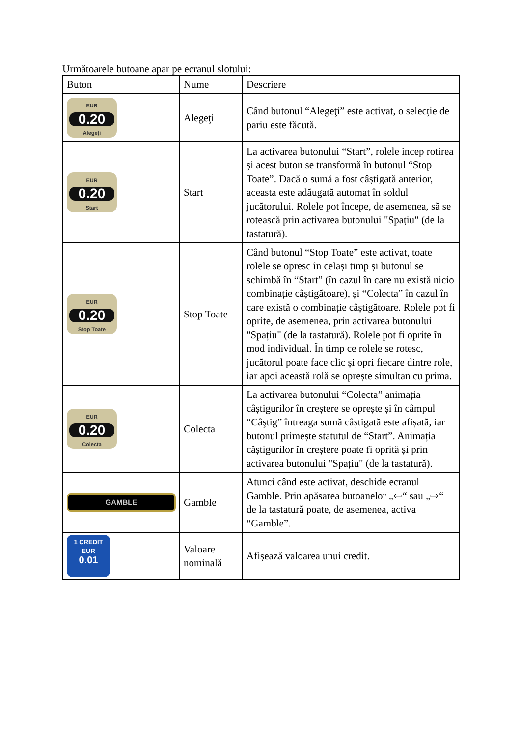Următoarele butoane apar pe ecranul slotului:
| Buton | Nume | Descriere |
| --- | --- | --- |
| EUR 0.20 Alegeţi | Alegeţi | Când butonul “Alegeţi” este activat, o selecție de pariu este făcută. |
| EUR 0.20 Start | Start | La activarea butonului “Start”, rolele incep rotirea și acest buton se transformă în butonul “Stop Toate”. Dacă o sumă a fost câștigată anterior, aceasta este adăugată automat în soldul jucătorului. Rolele pot începe, de asemenea, să se rotească prin activarea butonului "Spațiu" (de la tastatură). |
| EUR 0.20 Stop Toate | Stop Toate | Când butonul “Stop Toate” este activat, toate rolele se opresc în celași timp și butonul se schimbă în “Start” (în cazul în care nu există nicio combinație câștigătoare), și “Colecta” în cazul în care există o combinație câștigătoare. Rolele pot fi oprite, de asemenea, prin activarea butonului "Spațiu" (de la tastatură). Rolele pot fi oprite în mod individual. În timp ce rolele se rotesc, jucătorul poate face clic și opri fiecare dintre role, iar apoi această rolă se oprește simultan cu prima. |
| EUR 0.20 Colecta | Colecta | La activarea butonului “Colecta” animația câștigurilor în creștere se oprește și în câmpul “Câştig” întreaga sumă câștigată este afișată, iar butonul primește statutul de “Start”. Animația câștigurilor în creștere poate fi oprită și prin activarea butonului "Spațiu" (de la tastatură). |
| GAMBLE | Gamble | Atunci când este activat, deschide ecranul Gamble. Prin apăsarea butoanelor „⇦“ sau „⇨“ de la tastatură poate, de asemenea, activa “Gamble”. |
| 1 CREDIT EUR 0.01 | Valoare nominală | Afișează valoarea unui credit. |